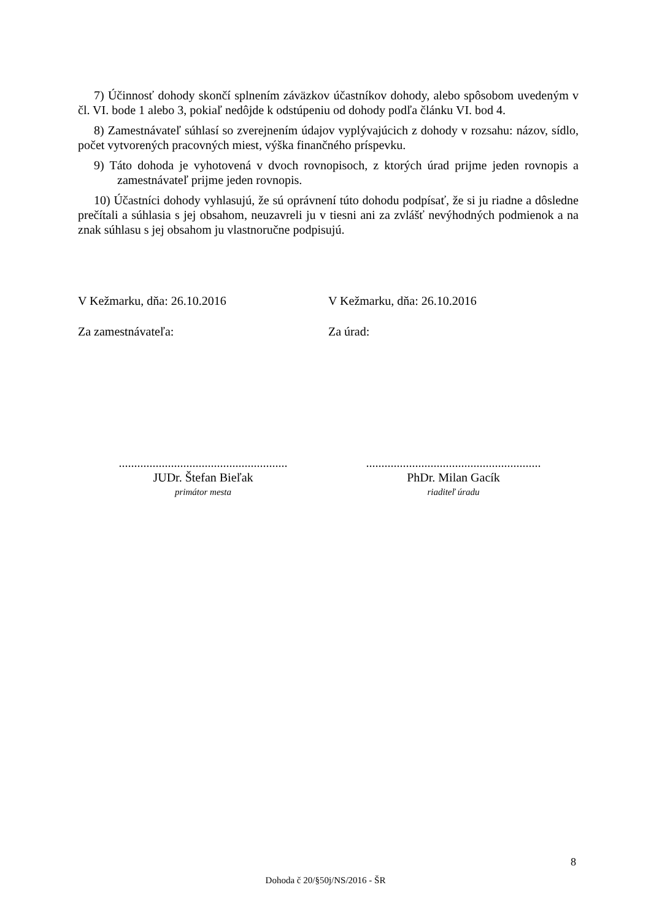7) Účinnosť dohody skončí splnením záväzkov účastníkov dohody, alebo spôsobom uvedeným v čl. VI. bode 1 alebo 3, pokiaľ nedôjde k odstúpeniu od dohody podľa článku VI. bod 4.
8) Zamestnávateľ súhlasí so zverejnením údajov vyplývajúcich z dohody v rozsahu: názov, sídlo, počet vytvorených pracovných miest, výška finančného príspevku.
9) Táto dohoda je vyhotovená v dvoch rovnopisoch, z ktorých úrad prijme jeden rovnopis a zamestnávateľ prijme jeden rovnopis.
10) Účastníci dohody vyhlasujú, že sú oprávnení túto dohodu podpísať, že si ju riadne a dôsledne prečítali a súhlasia s jej obsahom, neuzavreli ju v tiesni ani za zvlášť nevýhodných podmienok a na znak súhlasu s jej obsahom ju vlastnoručne podpisujú.
V Kežmarku, dňa: 26.10.2016 V Kežmarku, dňa: 26.10.2016
Za zamestnávateľa: Za úrad:
.......................................................
.........................................................
JUDr. Štefan Bieľak PhDr. Milan Gacík
primátor mesta riaditeľ úradu
8
Dohoda č 20/§50j/NS/2016 - ŠR